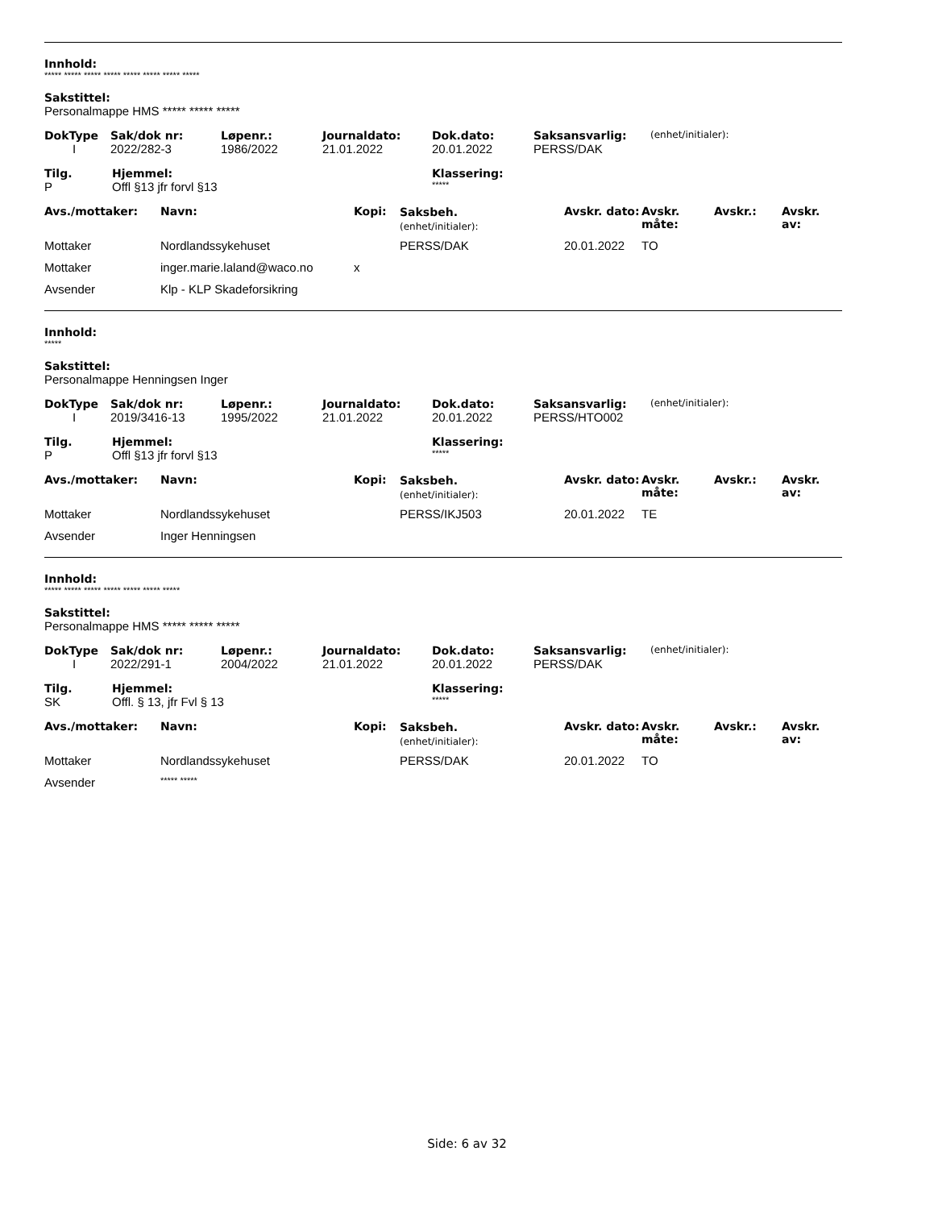Innhold:
***** ***** ***** ***** ***** ***** ***** *****
Sakstittel:
Personalmappe HMS ***** ***** *****
| DokType | Sak/dok nr: | Løpenr.: | Journaldato: | Dok.dato: | Saksansvarlig: | (enhet/initialer): |
| --- | --- | --- | --- | --- | --- | --- |
| I | 2022/282-3 | 1986/2022 | 21.01.2022 | 20.01.2022 | PERSS/DAK | |
| Tilg. | Hjemmel: | Klassering: |
| --- | --- | --- |
| P | Offl §13 jfr forvl §13 | ***** |
| Avs./mottaker: | Navn: | Kopi: | Saksbeh. (enhet/initialer): | Avskr. dato: | Avskr. måte: | Avskr.: | Avskr. av: |
| --- | --- | --- | --- | --- | --- | --- | --- |
| Mottaker | Nordlandssykehuset | | PERSS/DAK | 20.01.2022 | TO | | |
| Mottaker | inger.marie.laland@waco.no | x | | | | | |
| Avsender | Klp - KLP Skadeforsikring | | | | | | |
Innhold:
*****
Sakstittel:
Personalmappe Henningsen Inger
| DokType | Sak/dok nr: | Løpenr.: | Journaldato: | Dok.dato: | Saksansvarlig: | (enhet/initialer): |
| --- | --- | --- | --- | --- | --- | --- |
| I | 2019/3416-13 | 1995/2022 | 21.01.2022 | 20.01.2022 | PERSS/HTO002 | |
| Tilg. | Hjemmel: | Klassering: |
| --- | --- | --- |
| P | Offl §13 jfr forvl §13 | ***** |
| Avs./mottaker: | Navn: | Kopi: | Saksbeh. (enhet/initialer): | Avskr. dato: | Avskr. måte: | Avskr.: | Avskr. av: |
| --- | --- | --- | --- | --- | --- | --- | --- |
| Mottaker | Nordlandssykehuset | | PERSS/IKJ503 | 20.01.2022 | TE | | |
| Avsender | Inger Henningsen | | | | | | |
Innhold:
***** ***** ***** ***** ***** ***** *****
Sakstittel:
Personalmappe HMS ***** ***** *****
| DokType | Sak/dok nr: | Løpenr.: | Journaldato: | Dok.dato: | Saksansvarlig: | (enhet/initialer): |
| --- | --- | --- | --- | --- | --- | --- |
| I | 2022/291-1 | 2004/2022 | 21.01.2022 | 20.01.2022 | PERSS/DAK | |
| Tilg. | Hjemmel: | Klassering: |
| --- | --- | --- |
| SK | Offl. § 13, jfr Fvl § 13 | ***** |
| Avs./mottaker: | Navn: | Kopi: | Saksbeh. (enhet/initialer): | Avskr. dato: | Avskr. måte: | Avskr.: | Avskr. av: |
| --- | --- | --- | --- | --- | --- | --- | --- |
| Mottaker | Nordlandssykehuset | | PERSS/DAK | 20.01.2022 | TO | | |
| Avsender | ***** ***** | | | | | | |
Side: 6 av 32